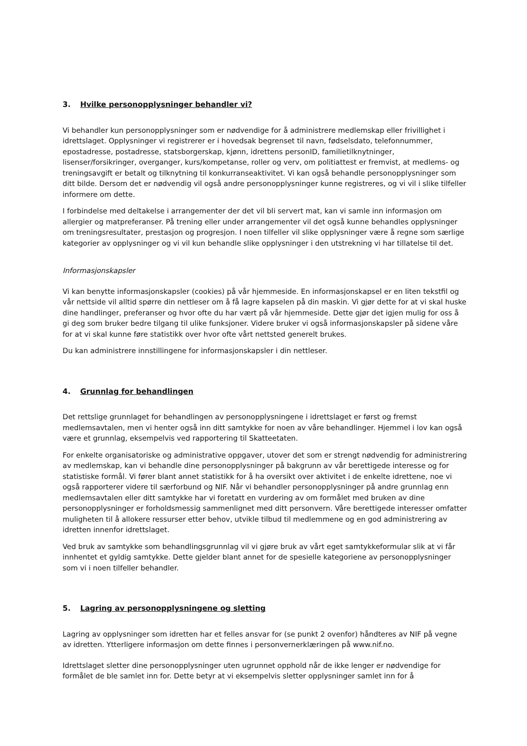3. Hvilke personopplysninger behandler vi?
Vi behandler kun personopplysninger som er nødvendige for å administrere medlemskap eller frivillighet i idrettslaget. Opplysninger vi registrerer er i hovedsak begrenset til navn, fødselsdato, telefonnummer, epostadresse, postadresse, statsborgerskap, kjønn, idrettens personID, familietilknytninger, lisenser/forsikringer, overganger, kurs/kompetanse, roller og verv, om politiattest er fremvist, at medlems- og treningsavgift er betalt og tilknytning til konkurranseaktivitet. Vi kan også behandle personopplysninger som ditt bilde. Dersom det er nødvendig vil også andre personopplysninger kunne registreres, og vi vil i slike tilfeller informere om dette.
I forbindelse med deltakelse i arrangementer der det vil bli servert mat, kan vi samle inn informasjon om allergier og matpreferanser. På trening eller under arrangementer vil det også kunne behandles opplysninger om treningsresultater, prestasjon og progresjon. I noen tilfeller vil slike opplysninger være å regne som særlige kategorier av opplysninger og vi vil kun behandle slike opplysninger i den utstrekning vi har tillatelse til det.
Informasjonskapsler
Vi kan benytte informasjonskapsler (cookies) på vår hjemmeside. En informasjonskapsel er en liten tekstfil og vår nettside vil alltid spørre din nettleser om å få lagre kapselen på din maskin. Vi gjør dette for at vi skal huske dine handlinger, preferanser og hvor ofte du har vært på vår hjemmeside. Dette gjør det igjen mulig for oss å gi deg som bruker bedre tilgang til ulike funksjoner. Videre bruker vi også informasjonskapsler på sidene våre for at vi skal kunne føre statistikk over hvor ofte vårt nettsted generelt brukes.
Du kan administrere innstillingene for informasjonskapsler i din nettleser.
4. Grunnlag for behandlingen
Det rettslige grunnlaget for behandlingen av personopplysningene i idrettslaget er først og fremst medlemsavtalen, men vi henter også inn ditt samtykke for noen av våre behandlinger. Hjemmel i lov kan også være et grunnlag, eksempelvis ved rapportering til Skatteetaten.
For enkelte organisatoriske og administrative oppgaver, utover det som er strengt nødvendig for administrering av medlemskap, kan vi behandle dine personopplysninger på bakgrunn av vår berettigede interesse og for statistiske formål. Vi fører blant annet statistikk for å ha oversikt over aktivitet i de enkelte idrettene, noe vi også rapporterer videre til særforbund og NIF. Når vi behandler personopplysninger på andre grunnlag enn medlemsavtalen eller ditt samtykke har vi foretatt en vurdering av om formålet med bruken av dine personopplysninger er forholdsmessig sammenlignet med ditt personvern. Våre berettigede interesser omfatter muligheten til å allokere ressurser etter behov, utvikle tilbud til medlemmene og en god administrering av idretten innenfor idrettslaget.
Ved bruk av samtykke som behandlingsgrunnlag vil vi gjøre bruk av vårt eget samtykkeformular slik at vi får innhentet et gyldig samtykke. Dette gjelder blant annet for de spesielle kategoriene av personopplysninger som vi i noen tilfeller behandler.
5. Lagring av personopplysningene og sletting
Lagring av opplysninger som idretten har et felles ansvar for (se punkt 2 ovenfor) håndteres av NIF på vegne av idretten. Ytterligere informasjon om dette finnes i personvernerklæringen på www.nif.no.
Idrettslaget sletter dine personopplysninger uten ugrunnet opphold når de ikke lenger er nødvendige for formålet de ble samlet inn for. Dette betyr at vi eksempelvis sletter opplysninger samlet inn for å